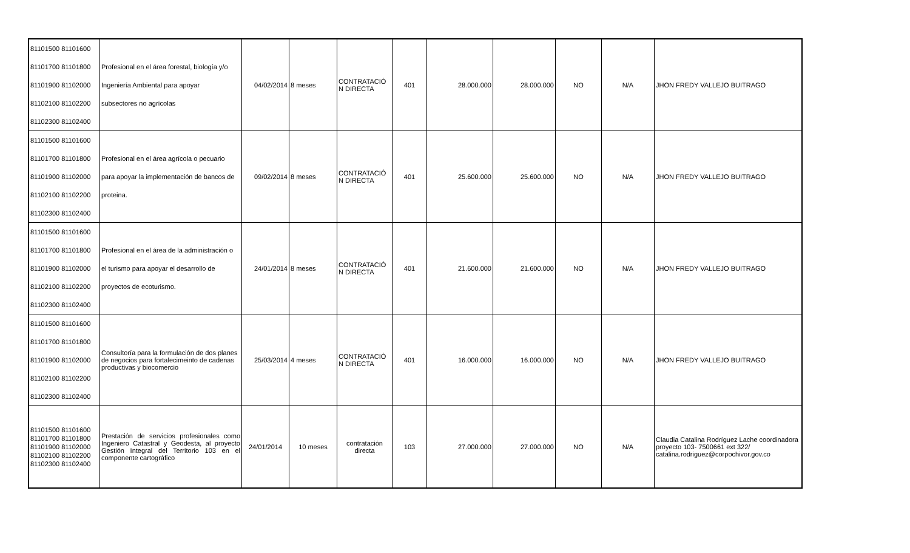| 81101500 81101600 81101700 81101800 81101900 81102000 81102100 81102200 81102300 81102400 | Profesional en el área forestal, biología y/o Ingeniería Ambiental para apoyar subsectores no agrícolas | 04/02/2014 | 8 meses | CONTRATACIÓ N DIRECTA | 401 | 28.000.000 | 28.000.000 | NO | N/A | JHON FREDY VALLEJO BUITRAGO |
| 81101500 81101600 81101700 81101800 81101900 81102000 81102100 81102200 81102300 81102400 | Profesional en el área agrícola o pecuario para apoyar la implementación de bancos de proteina. | 09/02/2014 | 8 meses | CONTRATACIÓ N DIRECTA | 401 | 25.600.000 | 25.600.000 | NO | N/A | JHON FREDY VALLEJO BUITRAGO |
| 81101500 81101600 81101700 81101800 81101900 81102000 81102100 81102200 81102300 81102400 | Profesional en el área de la administración o el turismo para apoyar el desarrollo de proyectos de ecoturismo. | 24/01/2014 | 8 meses | CONTRATACIÓ N DIRECTA | 401 | 21.600.000 | 21.600.000 | NO | N/A | JHON FREDY VALLEJO BUITRAGO |
| 81101500 81101600 81101700 81101800 81101900 81102000 81102100 81102200 81102300 81102400 | Consultoría para la formulación de dos planes de negocios para fortalecimeinto de cadenas productivas y biocomercio | 25/03/2014 | 4 meses | CONTRATACIÓ N DIRECTA | 401 | 16.000.000 | 16.000.000 | NO | N/A | JHON FREDY VALLEJO BUITRAGO |
| 81101500 81101600 81101700 81101800 81101900 81102000 81102100 81102200 81102300 81102400 | Prestación de servicios profesionales como Ingeniero Catastral y Geodesta, al proyecto Gestión Integral del Territorio 103 en el componente cartográfico | 24/01/2014 | 10 meses | contratación directa | 103 | 27.000.000 | 27.000.000 | NO | N/A | Claudia Catalina Rodríguez Lache coordinadora proyecto 103- 7500661 ext 322/ catalina.rodriguez@corpochivor.gov.co |